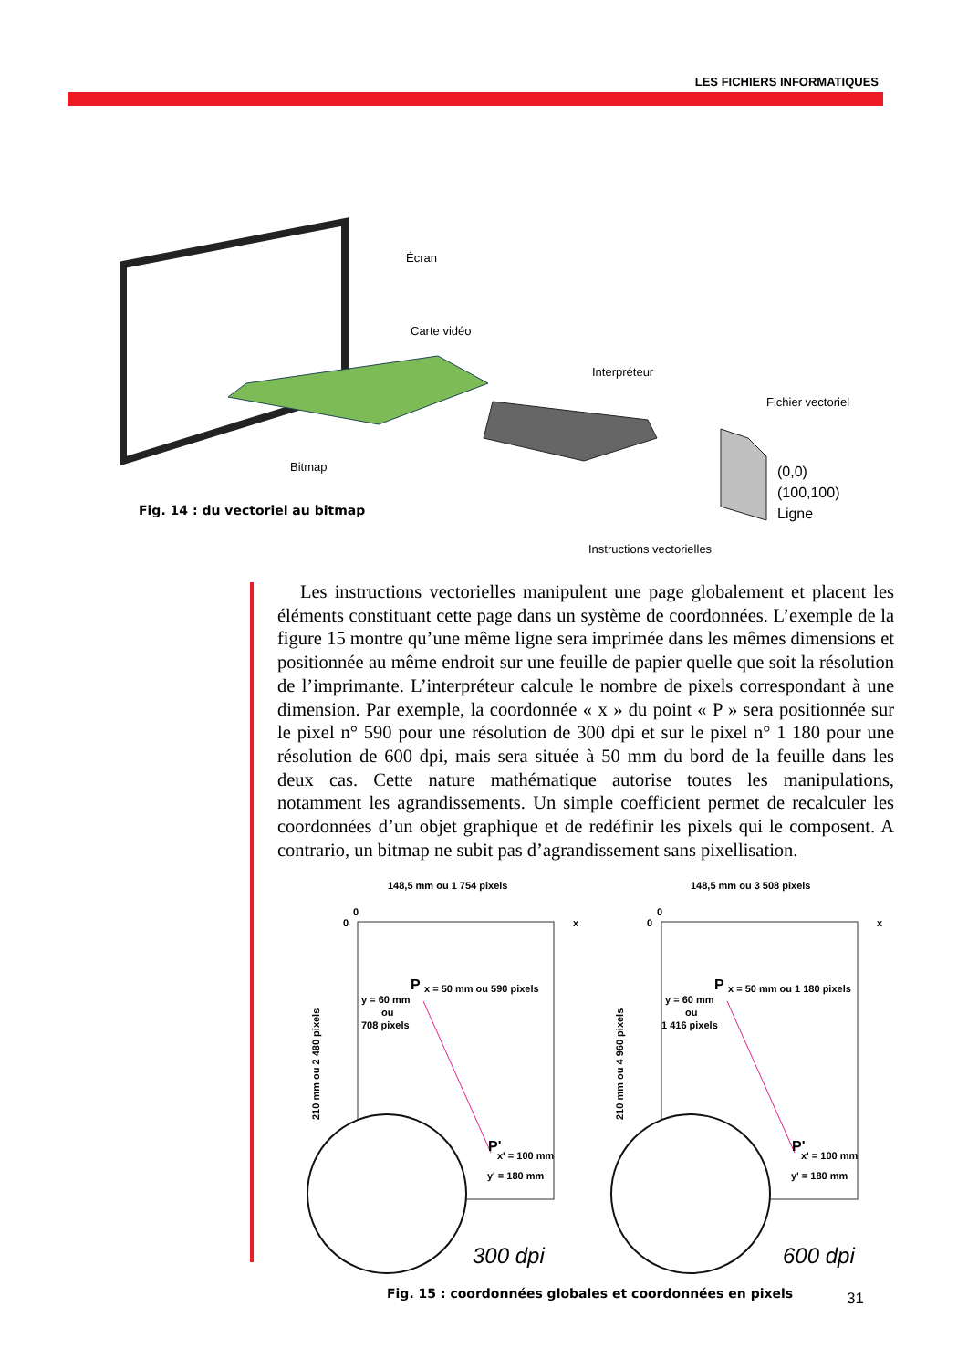LES FICHIERS INFORMATIQUES
Écran
Carte vidéo
Interpréteur
Fichier vectoriel
Bitmap
Instructions vectorielles
(0,0)
(100,100)
Ligne
Fig. 14 : du vectoriel au bitmap
Les instructions vectorielles manipulent une page globalement et placent les éléments constituant cette page dans un système de coordonnées. L’exemple de la figure 15 montre qu’une même ligne sera imprimée dans les mêmes dimensions et positionnée au même endroit sur une feuille de papier quelle que soit la résolution de l’imprimante. L’interpréteur calcule le nombre de pixels correspondant à une dimension. Par exemple, la coordonnée « x » du point « P » sera positionnée sur le pixel n° 590 pour une résolution de 300 dpi et sur le pixel n° 1 180 pour une résolution de 600 dpi, mais sera située à 50 mm du bord de la feuille dans les deux cas. Cette nature mathématique autorise toutes les manipulations, notamment les agrandissements. Un simple coefficient permet de recalculer les coordonnées d’un objet graphique et de redéfinir les pixels qui le composent. A contrario, un bitmap ne subit pas d’agrandissement sans pixellisation.
148,5 mm ou 1 754 pixels
0
0
x
P
x = 50 mm ou 590 pixels
y = 60 mm
ou
708 pixels
P'
x' = 100 mm
y' = 180 mm
210 mm ou 2 480 pixels
300 dpi
148,5 mm ou 3 508 pixels
0
0
x
P
x = 50 mm ou 1 180 pixels
y = 60 mm
ou
1 416 pixels
P'
x' = 100 mm
y' = 180 mm
210 mm ou 4 960 pixels
600 dpi
Fig. 15 : coordonnées globales et coordonnées en pixels
31